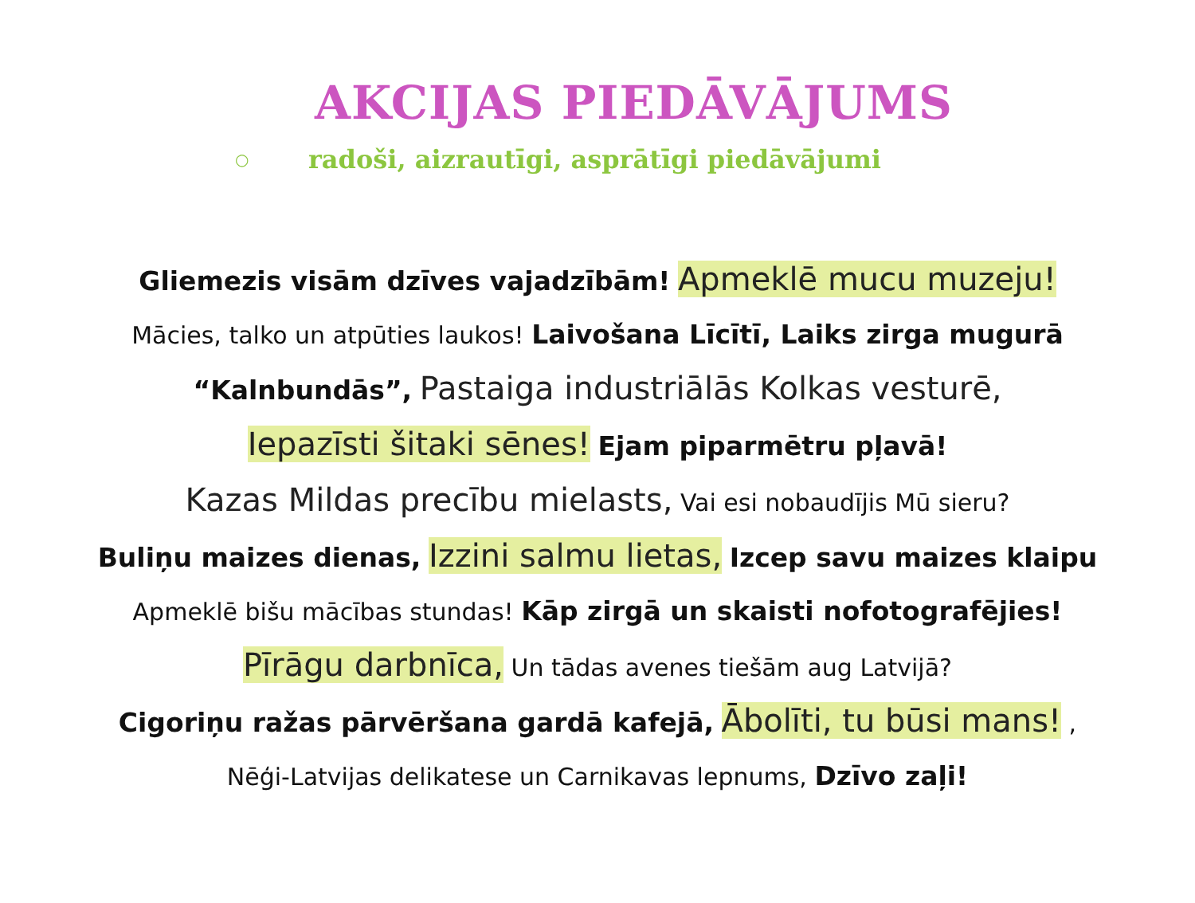AKCIJAS PIEDĀVĀJUMS
○ radoši, aizrautīgi, asprātīgi piedāvājumi
Gliemezis visām dzīves vajadzībām! Apmeklē mucu muzeju!
Mācies, talko un atpūties laukos! Laivošana Līcītī, Laiks zirga mugurā “Kalnbundās”, Pastaiga industriālās Kolkas vesturē,
Iepazīsti šitaki sēnes! Ejam piparmētru pļavā!
Kazas Mildas precību mielasts, Vai esi nobaudījis Mū sieru?
Buliņu maizes dienas, Izzini salmu lietas, Izcep savu maizes klaipu
Apmeklē bišu mācības stundas! Kāp zirgā un skaisti nofotografējies!
Pīrāgu darbnīca, Un tādas avenes tiešām aug Latvijā?
Cigoriņu ražas pārvēršana gardā kafejā, Ābolīti, tu būsi mans! ,
Nēģi-Latvijas delikatese un Carnikavas lepnums, Dzīvo zaļi!